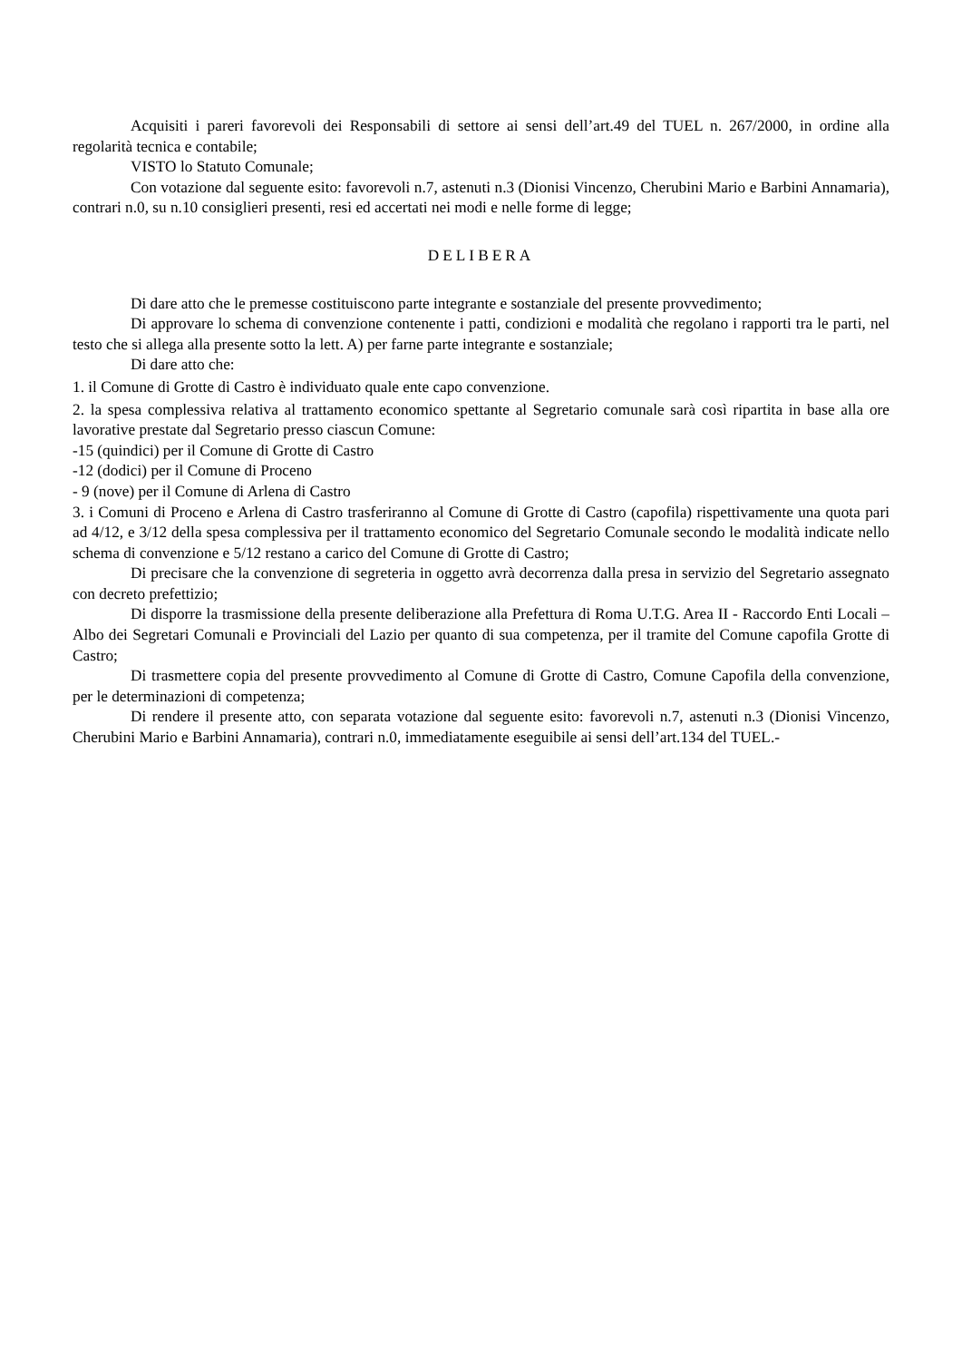Acquisiti i pareri favorevoli dei Responsabili di settore ai sensi dell’art.49 del TUEL n. 267/2000, in ordine alla regolarità tecnica e contabile;
VISTO lo Statuto Comunale;
Con votazione dal seguente esito: favorevoli n.7, astenuti n.3 (Dionisi Vincenzo, Cherubini Mario e Barbini Annamaria), contrari n.0, su n.10 consiglieri presenti, resi ed accertati nei modi e nelle forme di legge;
DELIBERA
Di dare atto che le premesse costituiscono parte integrante e sostanziale del presente provvedimento;
Di approvare lo schema di convenzione contenente i patti, condizioni e modalità che regolano i rapporti tra le parti, nel testo che si allega alla presente sotto la lett. A) per farne parte integrante e sostanziale;
Di dare atto che:
1. il Comune di Grotte di Castro è individuato quale ente capo convenzione.
2. la spesa complessiva relativa al trattamento economico spettante al Segretario comunale sarà così ripartita in base alla ore lavorative prestate dal Segretario presso ciascun Comune:
-15 (quindici) per il Comune di Grotte di Castro
-12 (dodici) per il Comune di Proceno
- 9 (nove) per il Comune di Arlena di Castro
3. i Comuni di Proceno e Arlena di Castro trasferiranno al Comune di Grotte di Castro (capofila) rispettivamente una quota pari ad 4/12, e 3/12 della spesa complessiva per il trattamento economico del Segretario Comunale secondo le modalità indicate nello schema di convenzione e 5/12 restano a carico del Comune di Grotte di Castro;
Di precisare che la convenzione di segreteria in oggetto avrà decorrenza dalla presa in servizio del Segretario assegnato con decreto prefettizio;
Di disporre la trasmissione della presente deliberazione alla Prefettura di Roma U.T.G. Area II - Raccordo Enti Locali – Albo dei Segretari Comunali e Provinciali del Lazio per quanto di sua competenza, per il tramite del Comune capofila Grotte di Castro;
Di trasmettere copia del presente provvedimento al Comune di Grotte di Castro, Comune Capofila della convenzione, per le determinazioni di competenza;
Di rendere il presente atto, con separata votazione dal seguente esito: favorevoli n.7, astenuti n.3 (Dionisi Vincenzo, Cherubini Mario e Barbini Annamaria), contrari n.0, immediatamente eseguibile ai sensi dell’art.134 del TUEL.-